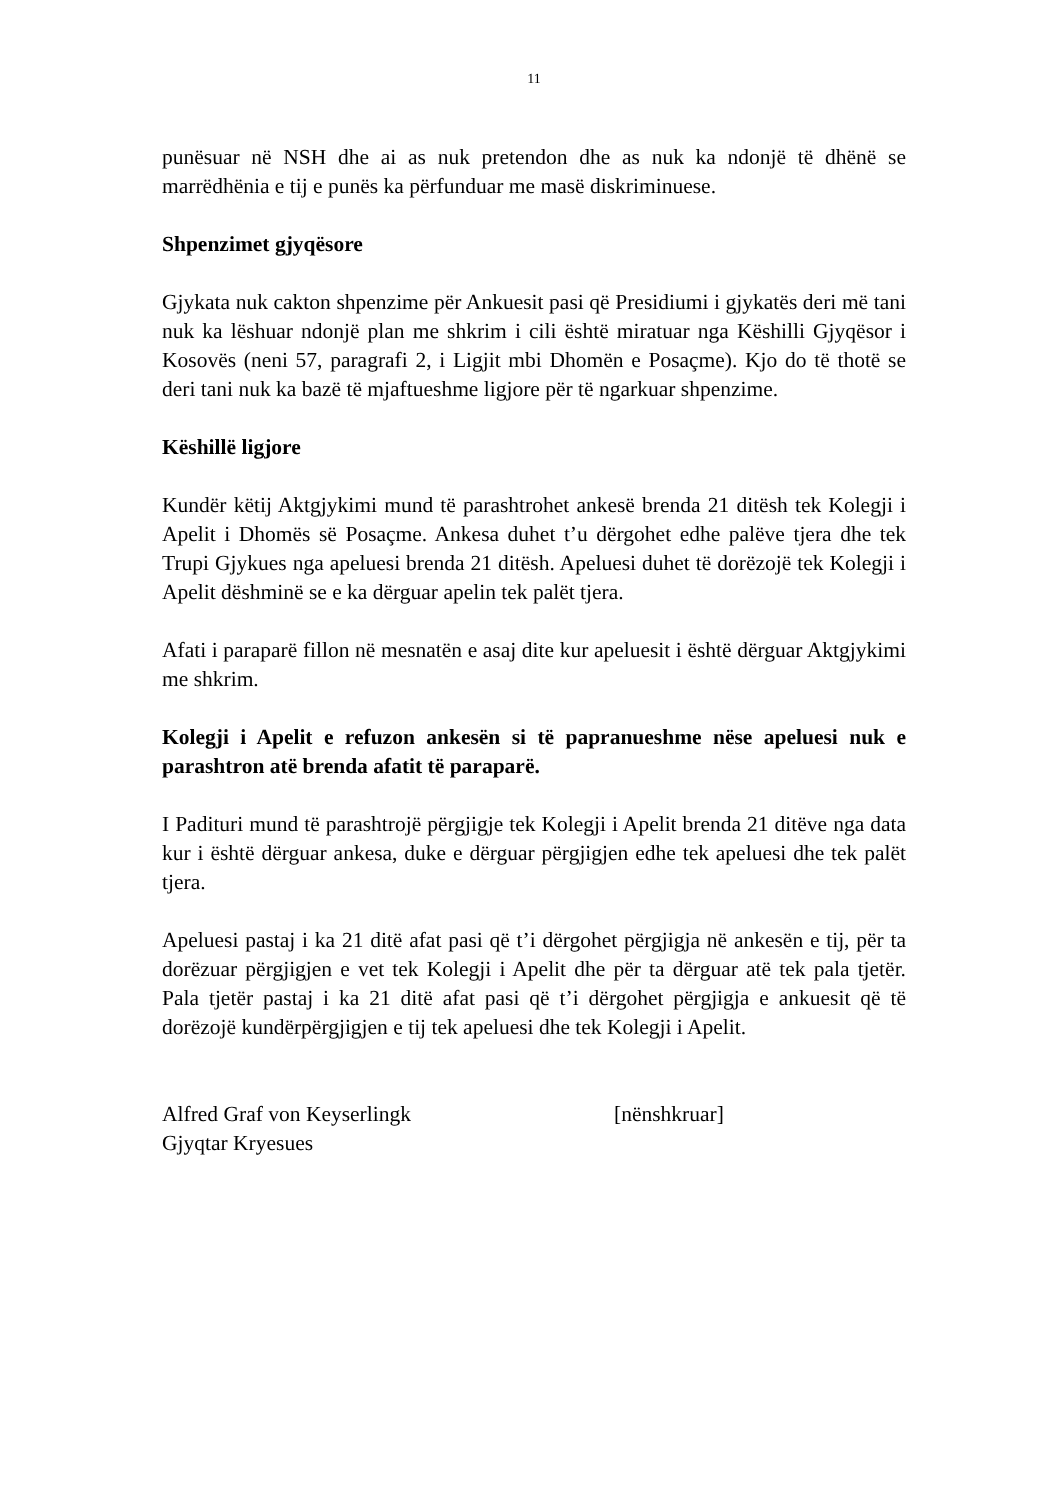11
punësuar në NSH dhe ai as nuk pretendon dhe as nuk ka ndonjë të dhënë se marrëdhënia e tij e punës ka përfunduar me masë diskriminuese.
Shpenzimet gjyqësore
Gjykata nuk cakton shpenzime për Ankuesit pasi që Presidiumi i gjykatës deri më tani nuk ka lëshuar ndonjë plan me shkrim i cili është miratuar nga Këshilli Gjyqësor i Kosovës (neni 57, paragrafi 2, i Ligjit mbi Dhomën e Posaçme). Kjo do të thotë se deri tani nuk ka bazë të mjaftueshme ligjore për të ngarkuar shpenzime.
Këshillë ligjore
Kundër këtij Aktgjykimi mund të parashtrohet ankesë brenda 21 ditësh tek Kolegji i Apelit i Dhomës së Posaçme. Ankesa duhet t’u dërgohet edhe palëve tjera dhe tek Trupi Gjykues nga apeluesi brenda 21 ditësh. Apeluesi duhet të dorëzojë tek Kolegji i Apelit dëshminë se e ka dërguar apelin tek palët tjera.
Afati i paraparë fillon në mesnatën e asaj dite kur apeluesit i është dërguar Aktgjykimi me shkrim.
Kolegji i Apelit e refuzon ankesën si të papranueshme nëse apeluesi nuk e parashtron atë brenda afatit të paraparë.
I Padituri mund të parashtrojë përgjigje tek Kolegji i Apelit brenda 21 ditëve nga data kur i është dërguar ankesa, duke e dërguar përgjigjen edhe tek apeluesi dhe tek palët tjera.
Apeluesi pastaj i ka 21 ditë afat pasi që t’i dërgohet përgjigja në ankesën e tij, për ta dorëzuar përgjigjen e vet tek Kolegji i Apelit dhe për ta dërguar atë tek pala tjetër. Pala tjetër pastaj i ka 21 ditë afat pasi që t’i dërgohet përgjigja e ankuesit që të dorëzojë kundërpërgjigjen e tij tek apeluesi dhe tek Kolegji i Apelit.
Alfred Graf von Keyserlingk
Gjyqtar Kryesues
[nënshkruar]